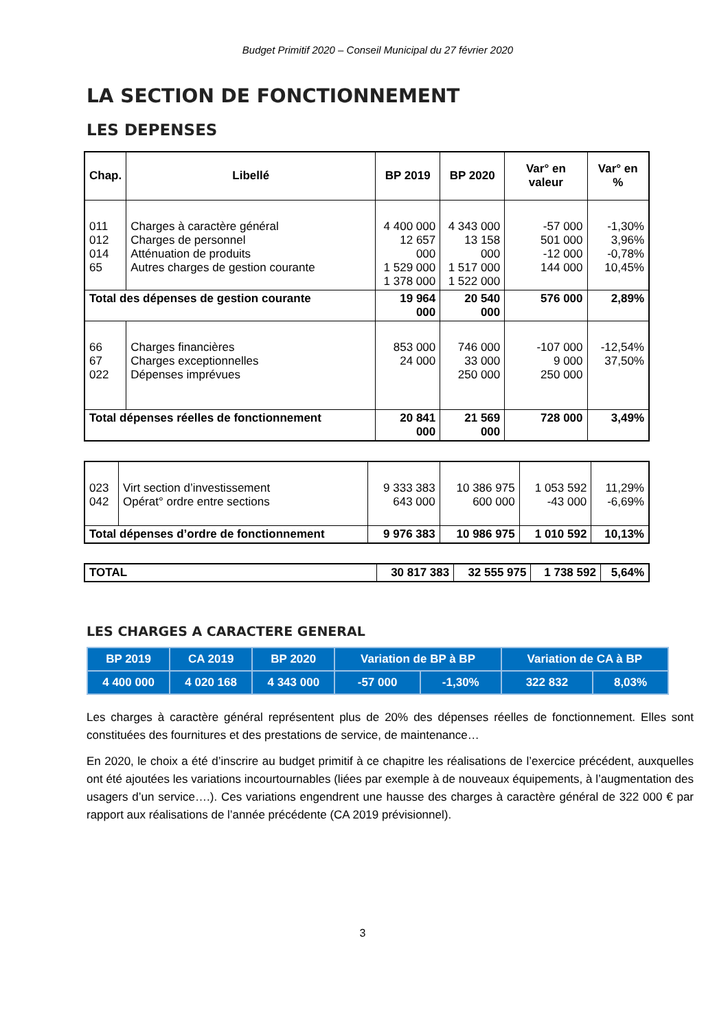Budget Primitif 2020 – Conseil Municipal du 27 février 2020
LA SECTION DE FONCTIONNEMENT
LES DEPENSES
| Chap. | Libellé | BP 2019 | BP 2020 | Var° en valeur | Var° en % |
| --- | --- | --- | --- | --- | --- |
| 011 012 014 65 | Charges à caractère général Charges de personnel Atténuation de produits Autres charges de gestion courante | 4 400 000 12 657 000 1 529 000 1 378 000 | 4 343 000 13 158 000 1 517 000 1 522 000 | -57 000 501 000 -12 000 144 000 | -1,30% 3,96% -0,78% 10,45% |
| Total des dépenses de gestion courante | | 19 964 000 | 20 540 000 | 576 000 | 2,89% |
| 66 67 022 | Charges financières Charges exceptionnelles Dépenses imprévues | 853 000 24 000 | 746 000 33 000 250 000 | -107 000 9 000 250 000 | -12,54% 37,50% |
| Total dépenses réelles de fonctionnement | | 20 841 000 | 21 569 000 | 728 000 | 3,49% |
| 023 042 | Virt section d’investissement Opérat° ordre entre sections | 9 333 383 643 000 | 10 386 975 600 000 | 1 053 592 -43 000 | 11,29% -6,69% |
| Total dépenses d’ordre de fonctionnement | | 9 976 383 | 10 986 975 | 1 010 592 | 10,13% |
| TOTAL | 30 817 383 | 32 555 975 | 1 738 592 | 5,64% |
LES CHARGES A CARACTERE GENERAL
| BP 2019 | CA 2019 | BP 2020 | Variation de BP à BP | | Variation de CA à BP | |
| 4 400 000 | 4 020 168 | 4 343 000 | -57 000 | -1,30% | 322 832 | 8,03% |
Les charges à caractère général représentent plus de 20% des dépenses réelles de fonctionnement. Elles sont constituées des fournitures et des prestations de service, de maintenance…
En 2020, le choix a été d’inscrire au budget primitif à ce chapitre les réalisations de l’exercice précédent, auxquelles ont été ajoutées les variations incourtournables (liées par exemple à de nouveaux équipements, à l’augmentation des usagers d’un service….). Ces variations engendrent une hausse des charges à caractère général de 322 000 € par rapport aux réalisations de l’année précédente (CA 2019 prévisionnel).
3